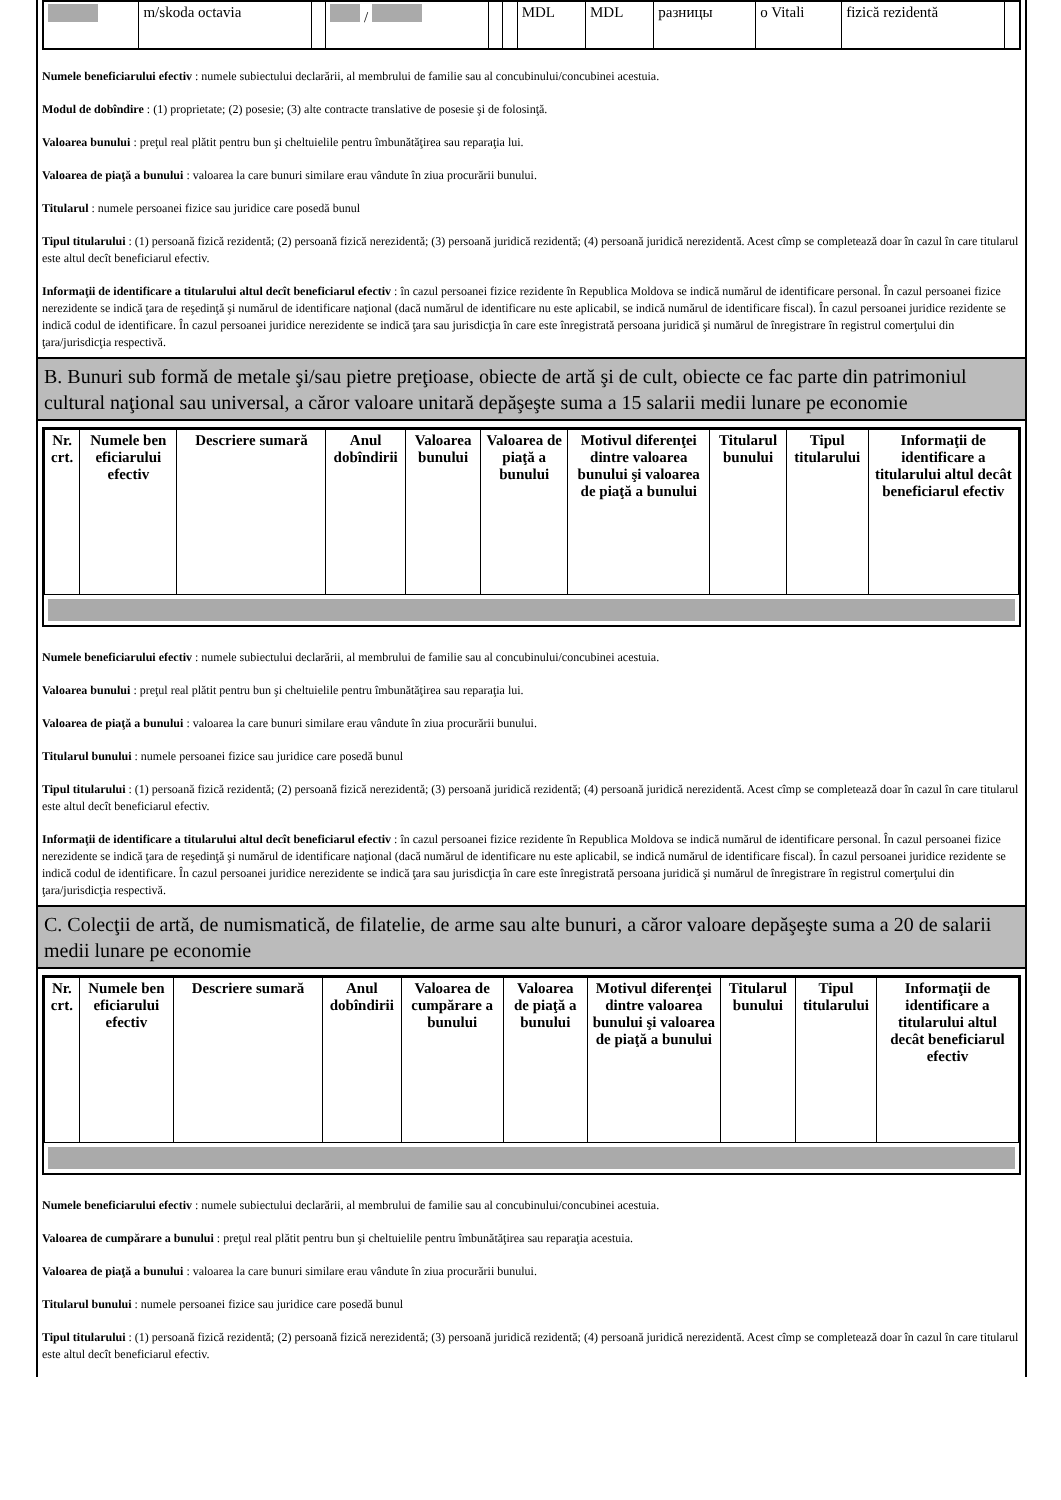| | m/skoda octavia | | / | | | MDL | MDL | разницы | o Vitali | fizică rezidentă | |
Numele beneficiarului efectiv : numele subiectului declarării, al membrului de familie sau al concubinului/concubinei acestuia.
Modul de dobîndire : (1) proprietate; (2) posesie; (3) alte contracte translative de posesie şi de folosinţă.
Valoarea bunului : preţul real plătit pentru bun şi cheltuielile pentru îmbunătăţirea sau reparaţia lui.
Valoarea de piaţă a bunului : valoarea la care bunuri similare erau vândute în ziua procurării bunului.
Titularul : numele persoanei fizice sau juridice care posedă bunul
Tipul titularului : (1) persoană fizică rezidentă; (2) persoană fizică nerezidentă; (3) persoană juridică rezidentă; (4) persoană juridică nerezidentă. Acest cîmp se completează doar în cazul în care titularul este altul decît beneficiarul efectiv.
Informaţii de identificare a titularului altul decît beneficiarul efectiv : în cazul persoanei fizice rezidente în Republica Moldova se indică numărul de identificare personal. În cazul persoanei fizice nerezidente se indică ţara de reşedinţă şi numărul de identificare naţional (dacă numărul de identificare nu este aplicabil, se indică numărul de identificare fiscal). În cazul persoanei juridice rezidente se indică codul de identificare. În cazul persoanei juridice nerezidente se indică ţara sau jurisdicţia în care este înregistrată persoana juridică şi numărul de înregistrare în registrul comerţului din ţara/jurisdicţia respectivă.
B. Bunuri sub formă de metale şi/sau pietre preţioase, obiecte de artă şi de cult, obiecte ce fac parte din patrimoniul cultural naţional sau universal, a căror valoare unitară depăşeşte suma a 15 salarii medii lunare pe economie
| Nr. crt. | Numele ben eficiarului efectiv | Descriere sumară | Anul dobîndirii | Valoarea bunului | Valoarea de piaţă a bunului | Motivul diferenţei dintre valoarea bunului şi valoarea de piaţă a bunului | Titularul bunului | Tipul titularului | Informaţii de identificare a titularului altul decât beneficiarul efectiv |
| --- | --- | --- | --- | --- | --- | --- | --- | --- | --- |
Numele beneficiarului efectiv : numele subiectului declarării, al membrului de familie sau al concubinului/concubinei acestuia.
Valoarea bunului : preţul real plătit pentru bun şi cheltuielile pentru îmbunătăţirea sau reparaţia lui.
Valoarea de piaţă a bunului : valoarea la care bunuri similare erau vândute în ziua procurării bunului.
Titularul bunului : numele persoanei fizice sau juridice care posedă bunul
Tipul titularului : (1) persoană fizică rezidentă; (2) persoană fizică nerezidentă; (3) persoană juridică rezidentă; (4) persoană juridică nerezidentă. Acest cîmp se completează doar în cazul în care titularul este altul decît beneficiarul efectiv.
Informaţii de identificare a titularului altul decît beneficiarul efectiv : în cazul persoanei fizice rezidente în Republica Moldova se indică numărul de identificare personal. În cazul persoanei fizice nerezidente se indică ţara de reşedinţă şi numărul de identificare naţional (dacă numărul de identificare nu este aplicabil, se indică numărul de identificare fiscal). În cazul persoanei juridice rezidente se indică codul de identificare. În cazul persoanei juridice nerezidente se indică ţara sau jurisdicţia în care este înregistrată persoana juridică şi numărul de înregistrare în registrul comerţului din ţara/jurisdicţia respectivă.
C. Colecţii de artă, de numismatică, de filatelie, de arme sau alte bunuri, a căror valoare depăşeşte suma a 20 de salarii medii lunare pe economie
| Nr. crt. | Numele ben eficiarului efectiv | Descriere sumară | Anul dobîndirii | Valoarea de cumpărare a bunului | Valoarea de piaţă a bunului | Motivul diferenţei dintre valoarea bunului şi valoarea de piaţă a bunului | Titularul bunului | Tipul titularului | Informaţii de identificare a titularului altul decât beneficiarul efectiv |
| --- | --- | --- | --- | --- | --- | --- | --- | --- | --- |
Numele beneficiarului efectiv : numele subiectului declarării, al membrului de familie sau al concubinului/concubinei acestuia.
Valoarea de cumpărare a bunului : preţul real plătit pentru bun şi cheltuielile pentru îmbunătăţirea sau reparaţia acestuia.
Valoarea de piaţă a bunului : valoarea la care bunuri similare erau vândute în ziua procurării bunului.
Titularul bunului : numele persoanei fizice sau juridice care posedă bunul
Tipul titularului : (1) persoană fizică rezidentă; (2) persoană fizică nerezidentă; (3) persoană juridică rezidentă; (4) persoană juridică nerezidentă. Acest cîmp se completează doar în cazul în care titularul este altul decît beneficiarul efectiv.